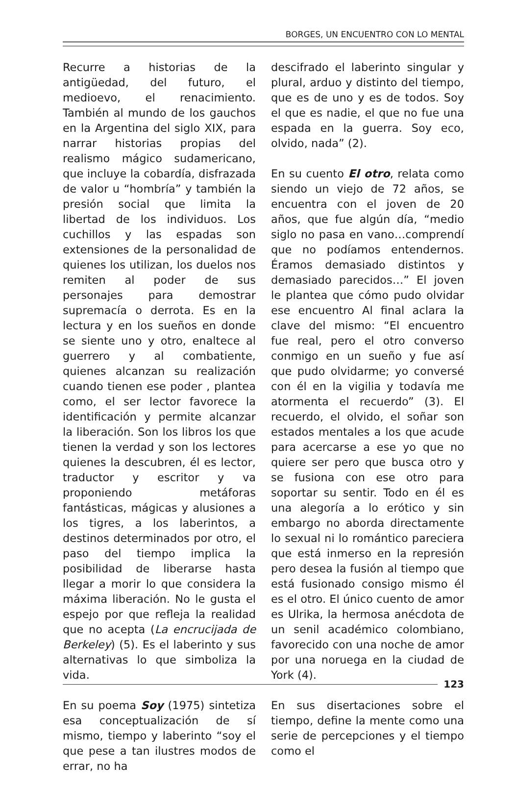BORGES, UN ENCUENTRO CON LO MENTAL
Recurre a historias de la antigüedad, del futuro, el medioevo, el renacimiento. También al mundo de los gauchos en la Argentina del siglo XIX, para narrar historias propias del realismo mágico sudamericano, que incluye la cobardía, disfrazada de valor u “hombría” y también la presión social que limita la libertad de los individuos. Los cuchillos y las espadas son extensiones de la personalidad de quienes los utilizan, los duelos nos remiten al poder de sus personajes para demostrar supremacía o derrota. Es en la lectura y en los sueños en donde se siente uno y otro, enaltece al guerrero y al combatiente, quienes alcanzan su realización cuando tienen ese poder , plantea como, el ser lector favorece la identificación y permite alcanzar la liberación. Son los libros los que tienen la verdad y son los lectores quienes la descubren, él es lector, traductor y escritor y va proponiendo metáforas fantásticas, mágicas y alusiones a los tigres, a los laberintos, a destinos determinados por otro, el paso del tiempo implica la posibilidad de liberarse hasta llegar a morir lo que considera la máxima liberación. No le gusta el espejo por que refleja la realidad que no acepta (La encrucijada de Berkeley) (5). Es el laberinto y sus alternativas lo que simboliza la vida.
En su poema Soy (1975) sintetiza esa conceptualización de sí mismo, tiempo y laberinto “soy el que pese a tan ilustres modos de errar, no ha
descifrado el laberinto singular y plural, arduo y distinto del tiempo, que es de uno y es de todos. Soy el que es nadie, el que no fue una espada en la guerra. Soy eco, olvido, nada” (2).
En su cuento El otro, relata como siendo un viejo de 72 años, se encuentra con el joven de 20 años, que fue algún día, “medio siglo no pasa en vano…comprendí que no podíamos entendernos. Éramos demasiado distintos y demasiado parecidos…” El joven le plantea que cómo pudo olvidar ese encuentro Al final aclara la clave del mismo: “El encuentro fue real, pero el otro converso conmigo en un sueño y fue así que pudo olvidarme; yo conversé con él en la vigilia y todavía me atormenta el recuerdo” (3). El recuerdo, el olvido, el soñar son estados mentales a los que acude para acercarse a ese yo que no quiere ser pero que busca otro y se fusiona con ese otro para soportar su sentir. Todo en él es una alegoría a lo erótico y sin embargo no aborda directamente lo sexual ni lo romántico pareciera que está inmerso en la represión pero desea la fusión al tiempo que está fusionado consigo mismo él es el otro. El único cuento de amor es Ulrika, la hermosa anécdota de un senil académico colombiano, favorecido con una noche de amor por una noruega en la ciudad de York (4).
En sus disertaciones sobre el tiempo, define la mente como una serie de percepciones y el tiempo como el
123